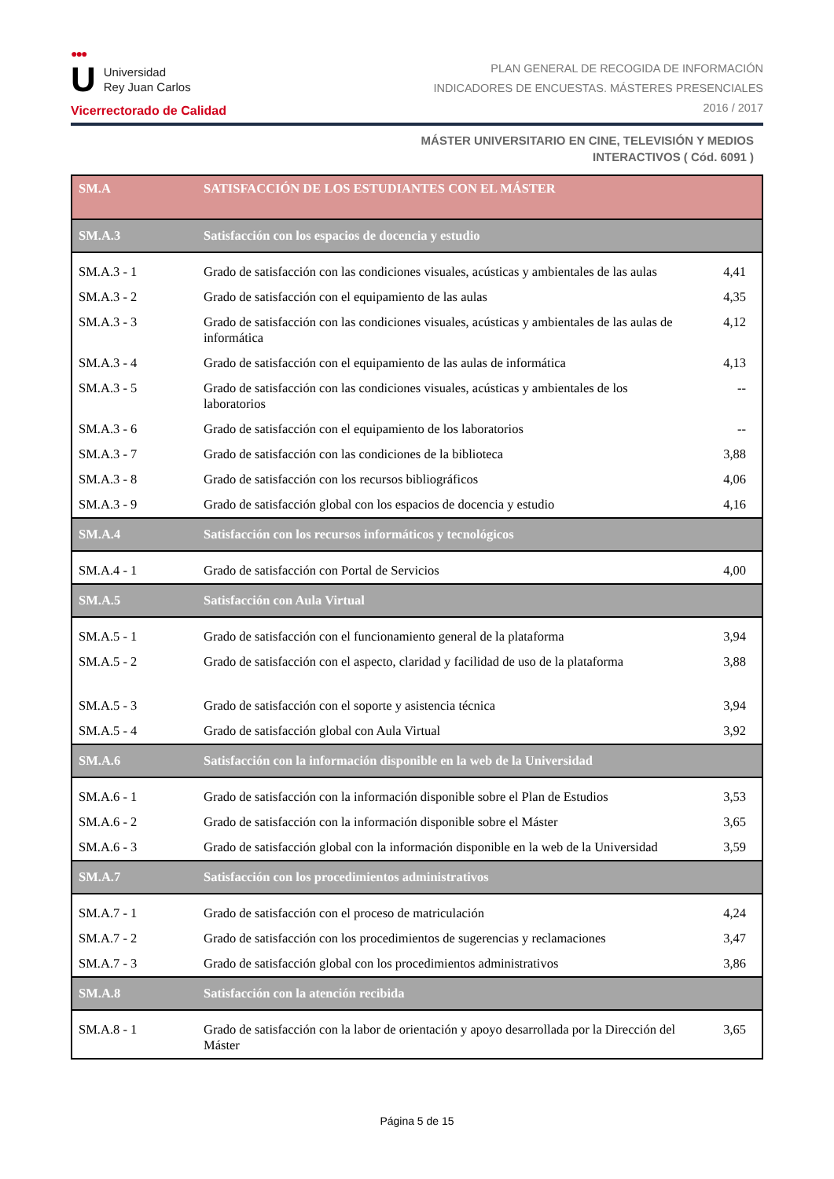●●●
U Universidad
Rey Juan Carlos
Vicerrectorado de Calidad
PLAN GENERAL DE RECOGIDA DE INFORMACIÓN
INDICADORES DE ENCUESTAS. MÁSTERES PRESENCIALES
2016 / 2017
MÁSTER UNIVERSITARIO EN CINE, TELEVISIÓN Y MEDIOS
INTERACTIVOS ( Cód. 6091 )
| SM.A | SATISFACCIÓN DE LOS ESTUDIANTES CON EL MÁSTER | |
| SM.A.3 | Satisfacción con los espacios de docencia y estudio | |
| SM.A.3 - 1 | Grado de satisfacción con las condiciones visuales, acústicas y ambientales de las aulas | 4,41 |
| SM.A.3 - 2 | Grado de satisfacción con el equipamiento de las aulas | 4,35 |
| SM.A.3 - 3 | Grado de satisfacción con las condiciones visuales, acústicas y ambientales de las aulas de informática | 4,12 |
| SM.A.3 - 4 | Grado de satisfacción con el equipamiento de las aulas de informática | 4,13 |
| SM.A.3 - 5 | Grado de satisfacción con las condiciones visuales, acústicas y ambientales de los laboratorios | -- |
| SM.A.3 - 6 | Grado de satisfacción con el equipamiento de los laboratorios | -- |
| SM.A.3 - 7 | Grado de satisfacción con las condiciones de la biblioteca | 3,88 |
| SM.A.3 - 8 | Grado de satisfacción con los recursos bibliográficos | 4,06 |
| SM.A.3 - 9 | Grado de satisfacción global con los espacios de docencia y estudio | 4,16 |
| SM.A.4 | Satisfacción con los recursos informáticos y tecnológicos | |
| SM.A.4 - 1 | Grado de satisfacción con Portal de Servicios | 4,00 |
| SM.A.5 | Satisfacción con Aula Virtual | |
| SM.A.5 - 1 | Grado de satisfacción con el funcionamiento general de la plataforma | 3,94 |
| SM.A.5 - 2 | Grado de satisfacción con el aspecto, claridad y facilidad de uso de la plataforma | 3,88 |
| SM.A.5 - 3 | Grado de satisfacción con el soporte y asistencia técnica | 3,94 |
| SM.A.5 - 4 | Grado de satisfacción global con Aula Virtual | 3,92 |
| SM.A.6 | Satisfacción con la información disponible en la web de la Universidad | |
| SM.A.6 - 1 | Grado de satisfacción con la información disponible sobre el Plan de Estudios | 3,53 |
| SM.A.6 - 2 | Grado de satisfacción con la información disponible sobre el Máster | 3,65 |
| SM.A.6 - 3 | Grado de satisfacción global con la información disponible en la web de la Universidad | 3,59 |
| SM.A.7 | Satisfacción con los procedimientos administrativos | |
| SM.A.7 - 1 | Grado de satisfacción con el proceso de matriculación | 4,24 |
| SM.A.7 - 2 | Grado de satisfacción con los procedimientos de sugerencias y reclamaciones | 3,47 |
| SM.A.7 - 3 | Grado de satisfacción global con los procedimientos administrativos | 3,86 |
| SM.A.8 | Satisfacción con la atención recibida | |
| SM.A.8 - 1 | Grado de satisfacción con la labor de orientación y apoyo desarrollada por la Dirección del Máster | 3,65 |
Página 5 de 15